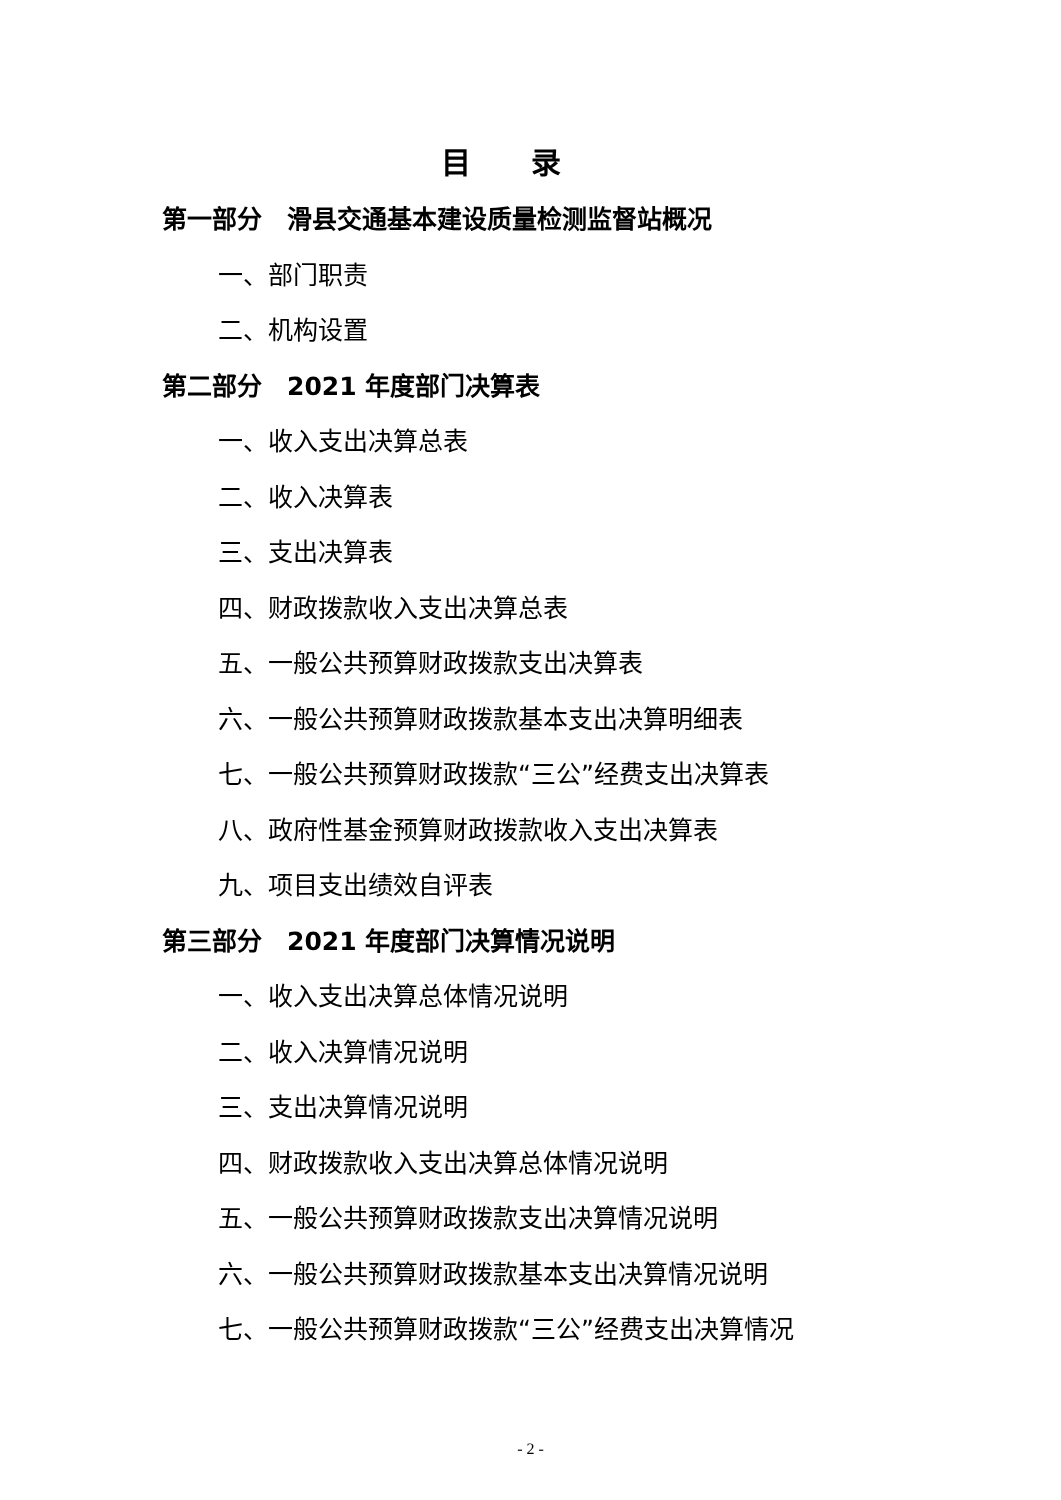目录
第一部分　滑县交通基本建设质量检测监督站概况
一、部门职责
二、机构设置
第二部分　2021 年度部门决算表
一、收入支出决算总表
二、收入决算表
三、支出决算表
四、财政拨款收入支出决算总表
五、一般公共预算财政拨款支出决算表
六、一般公共预算财政拨款基本支出决算明细表
七、一般公共预算财政拨款“三公”经费支出决算表
八、政府性基金预算财政拨款收入支出决算表
九、项目支出绩效自评表
第三部分　2021 年度部门决算情况说明
一、收入支出决算总体情况说明
二、收入决算情况说明
三、支出决算情况说明
四、财政拨款收入支出决算总体情况说明
五、一般公共预算财政拨款支出决算情况说明
六、一般公共预算财政拨款基本支出决算情况说明
七、一般公共预算财政拨款“三公”经费支出决算情况
- 2 -